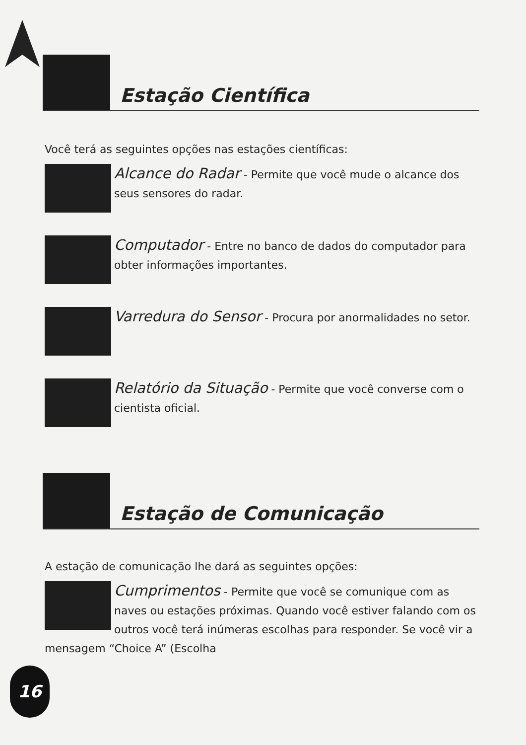Estação Científica
Você terá as seguintes opções nas estações científicas:
Alcance do Radar - Permite que você mude o alcance dos seus sensores do radar.
Computador - Entre no banco de dados do computador para obter informações importantes.
Varredura do Sensor - Procura por anormalidades no setor.
Relatório da Situação - Permite que você converse com o cientista oficial.
Estação de Comunicação
A estação de comunicação lhe dará as seguintes opções:
Cumprimentos - Permite que você se comunique com as naves ou estações próximas. Quando você estiver falando com os outros você terá inúmeras escolhas para responder. Se você vir a mensagem “Choice A” (Escolha
16